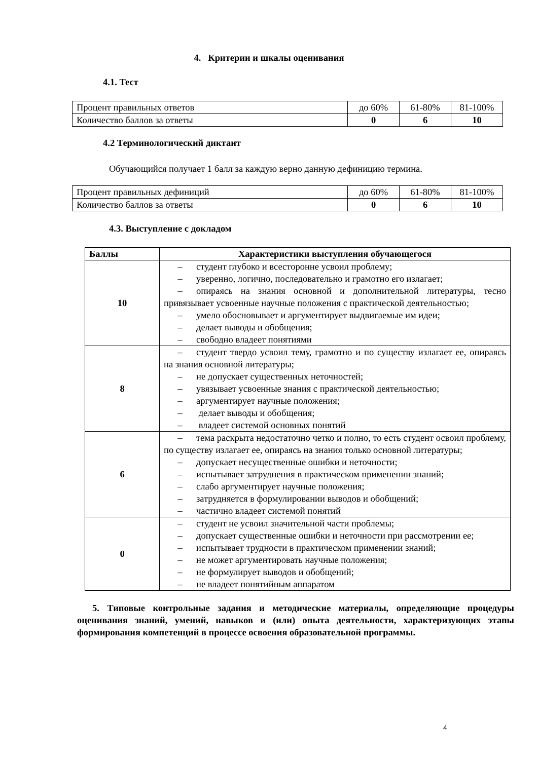4. Критерии и шкалы оценивания
4.1. Тест
| Процент правильных ответов | до 60% | 61-80% | 81-100% |
| Количество баллов за ответы | 0 | 6 | 10 |
4.2 Терминологический диктант
Обучающийся получает 1 балл за каждую верно данную дефиницию термина.
| Процент правильных дефиниций | до 60% | 61-80% | 81-100% |
| Количество баллов за ответы | 0 | 6 | 10 |
4.3. Выступление с докладом
| Баллы | Характеристики выступления обучающегося |
| --- | --- |
| 10 | – студент глубоко и всесторонне усвоил проблему; – уверенно, логично, последовательно и грамотно его излагает; – опираясь на знания основной и дополнительной литературы, тесно привязывает усвоенные научные положения с практической деятельностью; – умело обосновывает и аргументирует выдвигаемые им идеи; – делает выводы и обобщения; – свободно владеет понятиями |
| 8 | – студент твердо усвоил тему, грамотно и по существу излагает ее, опираясь на знания основной литературы; – не допускает существенных неточностей; – увязывает усвоенные знания с практической деятельностью; – аргументирует научные положения; – делает выводы и обобщения; – владеет системой основных понятий |
| 6 | – тема раскрыта недостаточно четко и полно, то есть студент освоил проблему, по существу излагает ее, опираясь на знания только основной литературы; – допускает несущественные ошибки и неточности; – испытывает затруднения в практическом применении знаний; – слабо аргументирует научные положения; – затрудняется в формулировании выводов и обобщений; – частично владеет системой понятий |
| 0 | – студент не усвоил значительной части проблемы; – допускает существенные ошибки и неточности при рассмотрении ее; – испытывает трудности в практическом применении знаний; – не может аргументировать научные положения; – не формулирует выводов и обобщений; – не владеет понятийным аппаратом |
5. Типовые контрольные задания и методические материалы, определяющие процедуры оценивания знаний, умений, навыков и (или) опыта деятельности, характеризующих этапы формирования компетенций в процессе освоения образовательной программы.
4